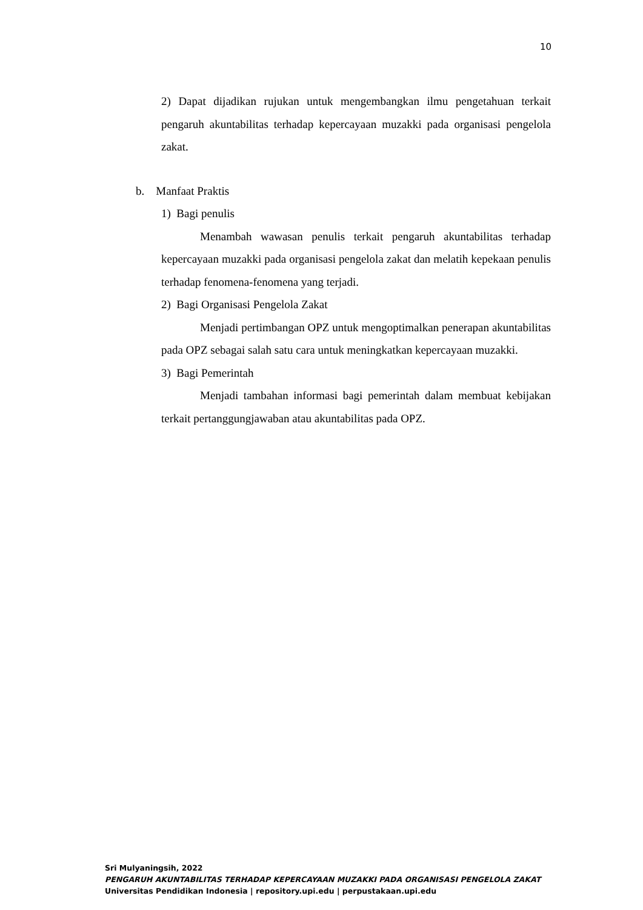10
2) Dapat dijadikan rujukan untuk mengembangkan ilmu pengetahuan terkait pengaruh akuntabilitas terhadap kepercayaan muzakki pada organisasi pengelola zakat.
b. Manfaat Praktis
1) Bagi penulis
Menambah wawasan penulis terkait pengaruh akuntabilitas terhadap kepercayaan muzakki pada organisasi pengelola zakat dan melatih kepekaan penulis terhadap fenomena-fenomena yang terjadi.
2) Bagi Organisasi Pengelola Zakat
Menjadi pertimbangan OPZ untuk mengoptimalkan penerapan akuntabilitas pada OPZ sebagai salah satu cara untuk meningkatkan kepercayaan muzakki.
3) Bagi Pemerintah
Menjadi tambahan informasi bagi pemerintah dalam membuat kebijakan terkait pertanggungjawaban atau akuntabilitas pada OPZ.
Sri Mulyaningsih, 2022
PENGARUH AKUNTABILITAS TERHADAP KEPERCAYAAN MUZAKKI PADA ORGANISASI PENGELOLA ZAKAT
Universitas Pendidikan Indonesia | repository.upi.edu | perpustakaan.upi.edu